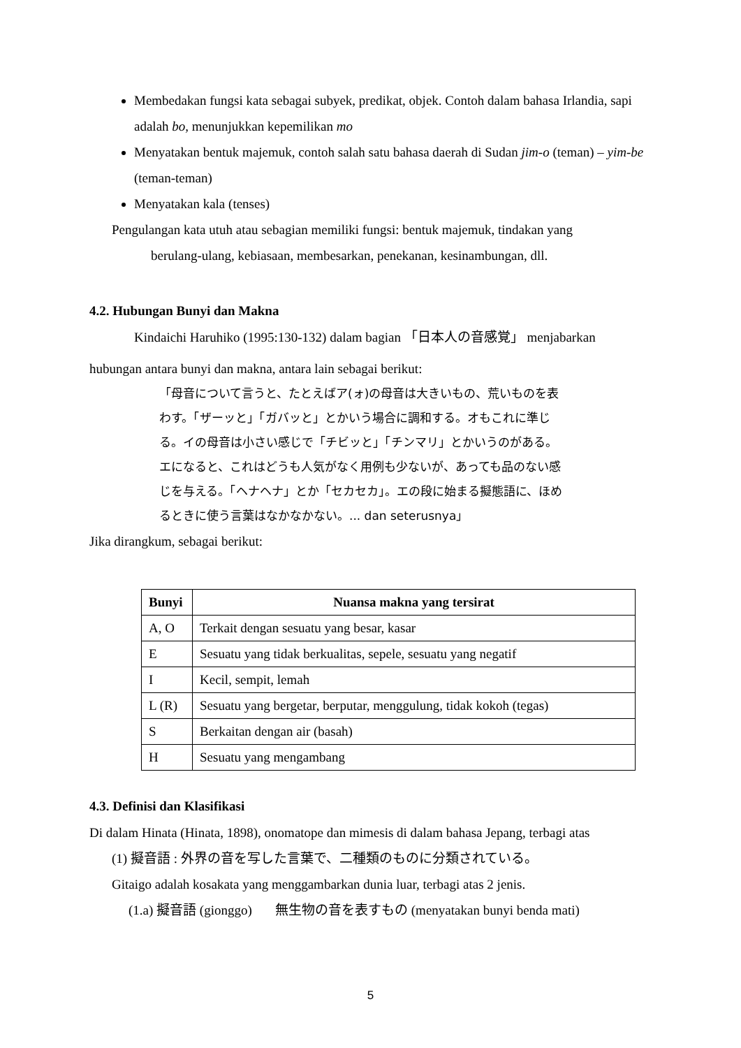Membedakan fungsi kata sebagai subyek, predikat, objek. Contoh dalam bahasa Irlandia, sapi adalah bo, menunjukkan kepemilikan mo
Menyatakan bentuk majemuk, contoh salah satu bahasa daerah di Sudan jim-o (teman) – yim-be (teman-teman)
Menyatakan kala (tenses)
Pengulangan kata utuh atau sebagian memiliki fungsi: bentuk majemuk, tindakan yang
berulang-ulang, kebiasaan, membesarkan, penekanan, kesinambungan, dll.
4.2. Hubungan Bunyi dan Makna
Kindaichi Haruhiko (1995:130-132) dalam bagian 「日本人の音感覚」 menjabarkan
hubungan antara bunyi dan makna, antara lain sebagai berikut:
「母音について言うと、たとえばア(ォ)の母音は大きいもの、荒いものを表わす。「ザーッと」「ガバッと」とかいう場合に調和する。オもこれに準じる。イの母音は小さい感じで「チビッと」「チンマリ」とかいうのがある。エになると、これはどうも人気がなく用例も少ないが、あっても品のない感じを与える。「ヘナヘナ」とか「セカセカ」。エの段に始まる擬態語に、ほめるときに使う言葉はなかなかない。... dan seterusnya」
Jika dirangkum, sebagai berikut:
| Bunyi | Nuansa makna yang tersirat |
| --- | --- |
| A, O | Terkait dengan sesuatu yang besar, kasar |
| E | Sesuatu yang tidak berkualitas, sepele, sesuatu yang negatif |
| I | Kecil, sempit, lemah |
| L (R) | Sesuatu yang bergetar, berputar, menggulung, tidak kokoh (tegas) |
| S | Berkaitan dengan air (basah) |
| H | Sesuatu yang mengambang |
4.3. Definisi dan Klasifikasi
Di dalam Hinata (Hinata, 1898), onomatope dan mimesis di dalam bahasa Jepang, terbagi atas
(1) 擬音語 : 外界の音を写した言葉で、二種類のものに分類されている。
Gitaigo adalah kosakata yang menggambarkan dunia luar, terbagi atas 2 jenis.
(1.a) 擬音語 (gionggo) 無生物の音を表すもの (menyatakan bunyi benda mati)
5